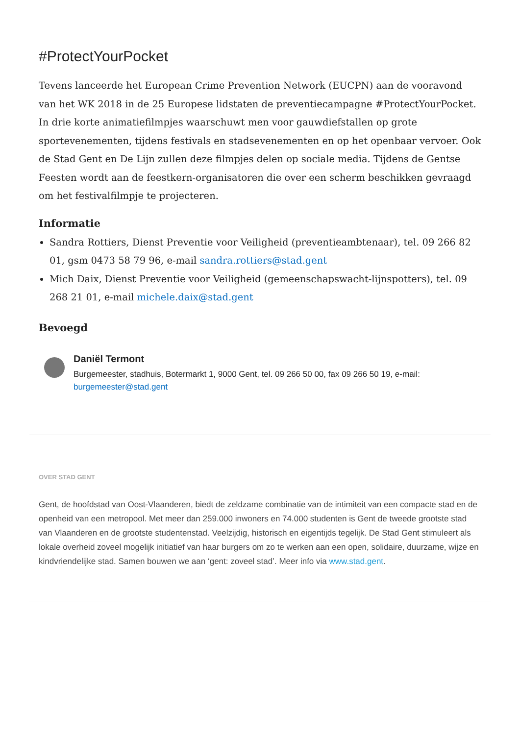#ProtectYourPocket
Tevens lanceerde het European Crime Prevention Network (EUCPN) aan de vooravond van het WK 2018 in de 25 Europese lidstaten de preventiecampagne #ProtectYourPocket. In drie korte animatiefilmpjes waarschuwt men voor gauwdiefstallen op grote sportevenementen, tijdens festivals en stadsevenementen en op het openbaar vervoer. Ook de Stad Gent en De Lijn zullen deze filmpjes delen op sociale media. Tijdens de Gentse Feesten wordt aan de feestkern-organisatoren die over een scherm beschikken gevraagd om het festivalfilmpje te projecteren.
Informatie
Sandra Rottiers, Dienst Preventie voor Veiligheid (preventieambtenaar), tel. 09 266 82 01, gsm 0473 58 79 96, e-mail sandra.rottiers@stad.gent
Mich Daix, Dienst Preventie voor Veiligheid (gemeenschapswacht-lijnspotters), tel. 09 268 21 01, e-mail michele.daix@stad.gent
Bevoegd
Daniël Termont
Burgemeester, stadhuis, Botermarkt 1, 9000 Gent, tel. 09 266 50 00, fax 09 266 50 19, e-mail: burgemeester@stad.gent
OVER STAD GENT
Gent, de hoofdstad van Oost-Vlaanderen, biedt de zeldzame combinatie van de intimiteit van een compacte stad en de openheid van een metropool. Met meer dan 259.000 inwoners en 74.000 studenten is Gent de tweede grootste stad van Vlaanderen en de grootste studentenstad. Veelzijdig, historisch en eigentijds tegelijk. De Stad Gent stimuleert als lokale overheid zoveel mogelijk initiatief van haar burgers om zo te werken aan een open, solidaire, duurzame, wijze en kindvriendelijke stad. Samen bouwen we aan ‘gent: zoveel stad’. Meer info via www.stad.gent.